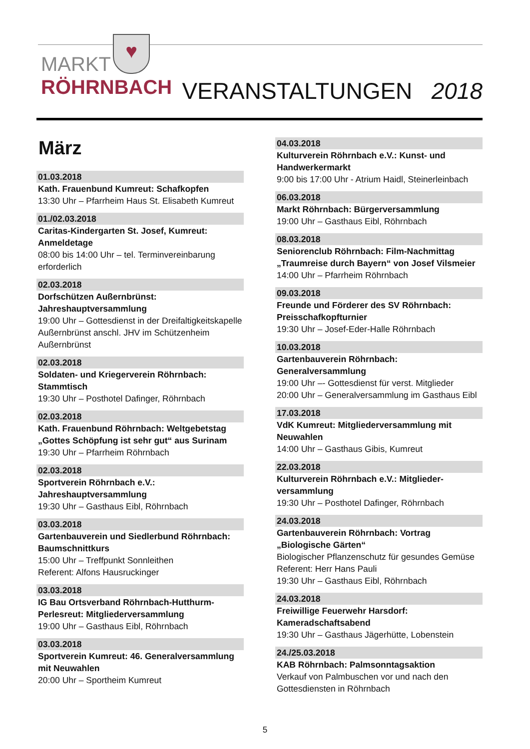♥
MARKT
RÖHRNBACH
VERANSTALTUNGEN 2018
März
01.03.2018
Kath. Frauenbund Kumreut: Schafkopfen
13:30 Uhr – Pfarrheim Haus St. Elisabeth Kumreut
01./02.03.2018
Caritas-Kindergarten St. Josef, Kumreut: Anmeldetage
08:00 bis 14:00 Uhr – tel. Terminvereinbarung erforderlich
02.03.2018
Dorfschützen Außernbrünst: Jahreshauptversammlung
19:00 Uhr – Gottesdienst in der Dreifaltigkeitskapelle Außernbrünst anschl. JHV im Schützenheim Außernbrünst
02.03.2018
Soldaten- und Kriegerverein Röhrnbach: Stammtisch
19:30 Uhr – Posthotel Dafinger, Röhrnbach
02.03.2018
Kath. Frauenbund Röhrnbach: Weltgebetstag „Gottes Schöpfung ist sehr gut“ aus Surinam
19:30 Uhr – Pfarrheim Röhrnbach
02.03.2018
Sportverein Röhrnbach e.V.: Jahreshauptversammlung
19:30 Uhr – Gasthaus Eibl, Röhrnbach
03.03.2018
Gartenbauverein und Siedlerbund Röhrnbach: Baumschnittkurs
15:00 Uhr – Treffpunkt Sonnleithen
Referent: Alfons Hausruckinger
03.03.2018
IG Bau Ortsverband Röhrnbach-Hutthurm-Perlesreut: Mitgliederversammlung
19:00 Uhr – Gasthaus Eibl, Röhrnbach
03.03.2018
Sportverein Kumreut: 46. Generalversammlung mit Neuwahlen
20:00 Uhr – Sportheim Kumreut
04.03.2018
Kulturverein Röhrnbach e.V.: Kunst- und Handwerkermarkt
9:00 bis 17:00 Uhr - Atrium Haidl, Steinerleinbach
06.03.2018
Markt Röhrnbach: Bürgerversammlung
19:00 Uhr – Gasthaus Eibl, Röhrnbach
08.03.2018
Seniorenclub Röhrnbach: Film-Nachmittag „Traumreise durch Bayern“ von Josef Vilsmeier
14:00 Uhr – Pfarrheim Röhrnbach
09.03.2018
Freunde und Förderer des SV Röhrnbach: Preisschafkopfturnier
19:30 Uhr – Josef-Eder-Halle Röhrnbach
10.03.2018
Gartenbauverein Röhrnbach: Generalversammlung
19:00 Uhr –- Gottesdienst für verst. Mitglieder
20:00 Uhr – Generalversammlung im Gasthaus Eibl
17.03.2018
VdK Kumreut: Mitgliederversammlung mit Neuwahlen
14:00 Uhr – Gasthaus Gibis, Kumreut
22.03.2018
Kulturverein Röhrnbach e.V.: Mitglieder-versammlung
19:30 Uhr – Posthotel Dafinger, Röhrnbach
24.03.2018
Gartenbauverein Röhrnbach: Vortrag „Biologische Gärten“
Biologischer Pflanzenschutz für gesundes Gemüse
Referent: Herr Hans Pauli
19:30 Uhr – Gasthaus Eibl, Röhrnbach
24.03.2018
Freiwillige Feuerwehr Harsdorf: Kameradschaftsabend
19:30 Uhr – Gasthaus Jägerhütte, Lobenstein
24./25.03.2018
KAB Röhrnbach: Palmsonntagsaktion
Verkauf von Palmbuschen vor und nach den Gottesdiensten in Röhrnbach
5